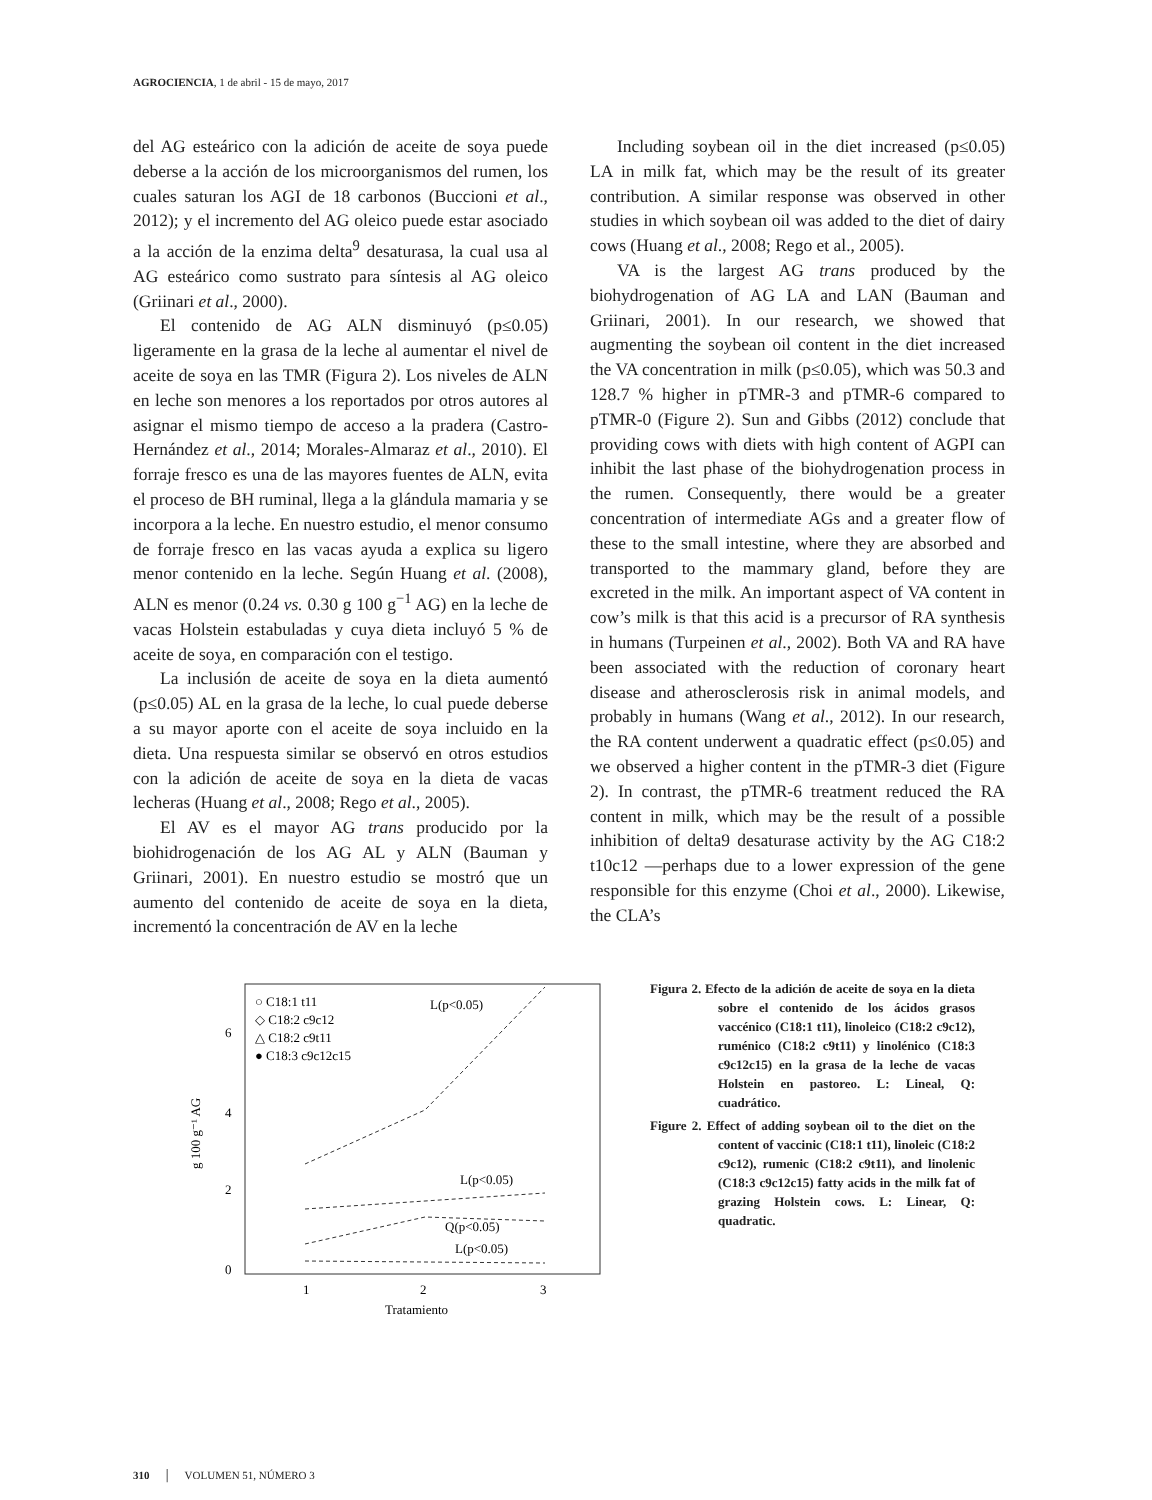AGROCIENCIA, 1 de abril - 15 de mayo, 2017
del AG esteárico con la adición de aceite de soya puede deberse a la acción de los microorganismos del rumen, los cuales saturan los AGI de 18 carbonos (Buccioni et al., 2012); y el incremento del AG oleico puede estar asociado a la acción de la enzima delta<sup>9</sup> desaturasa, la cual usa al AG esteárico como sustrato para síntesis al AG oleico (Griinari et al., 2000).
El contenido de AG ALN disminuyó (p≤0.05) ligeramente en la grasa de la leche al aumentar el nivel de aceite de soya en las TMR (Figura 2). Los niveles de ALN en leche son menores a los reportados por otros autores al asignar el mismo tiempo de acceso a la pradera (Castro-Hernández et al., 2014; Morales-Almaraz et al., 2010). El forraje fresco es una de las mayores fuentes de ALN, evita el proceso de BH ruminal, llega a la glándula mamaria y se incorpora a la leche. En nuestro estudio, el menor consumo de forraje fresco en las vacas ayuda a explica su ligero menor contenido en la leche. Según Huang et al. (2008), ALN es menor (0.24 vs. 0.30 g 100 g<sup>−1</sup> AG) en la leche de vacas Holstein estabuladas y cuya dieta incluyó 5 % de aceite de soya, en comparación con el testigo.
La inclusión de aceite de soya en la dieta aumentó (p≤0.05) AL en la grasa de la leche, lo cual puede deberse a su mayor aporte con el aceite de soya incluido en la dieta. Una respuesta similar se observó en otros estudios con la adición de aceite de soya en la dieta de vacas lecheras (Huang et al., 2008; Rego et al., 2005).
El AV es el mayor AG trans producido por la biohidrogenación de los AG AL y ALN (Bauman y Griinari, 2001). En nuestro estudio se mostró que un aumento del contenido de aceite de soya en la dieta, incrementó la concentración de AV en la leche
Including soybean oil in the diet increased (p≤0.05) LA in milk fat, which may be the result of its greater contribution. A similar response was observed in other studies in which soybean oil was added to the diet of dairy cows (Huang et al., 2008; Rego et al., 2005).
VA is the largest AG trans produced by the biohydrogenation of AG LA and LAN (Bauman and Griinari, 2001). In our research, we showed that augmenting the soybean oil content in the diet increased the VA concentration in milk (p≤0.05), which was 50.3 and 128.7 % higher in pTMR-3 and pTMR-6 compared to pTMR-0 (Figure 2). Sun and Gibbs (2012) conclude that providing cows with diets with high content of AGPI can inhibit the last phase of the biohydrogenation process in the rumen. Consequently, there would be a greater concentration of intermediate AGs and a greater flow of these to the small intestine, where they are absorbed and transported to the mammary gland, before they are excreted in the milk. An important aspect of VA content in cow’s milk is that this acid is a precursor of RA synthesis in humans (Turpeinen et al., 2002). Both VA and RA have been associated with the reduction of coronary heart disease and atherosclerosis risk in animal models, and probably in humans (Wang et al., 2012). In our research, the RA content underwent a quadratic effect (p≤0.05) and we observed a higher content in the pTMR-3 diet (Figure 2). In contrast, the pTMR-6 treatment reduced the RA content in milk, which may be the result of a possible inhibition of delta9 desaturase activity by the AG C18:2 t10c12 —perhaps due to a lower expression of the gene responsible for this enzyme (Choi et al., 2000). Likewise, the CLA’s
0
2
4
6
1
2
3
Tratamiento
g 100 g⁻¹ AG
○ C18:1 t11
◇ C18:2 c9c12
△ C18:2 c9t11
● C18:3 c9c12c15
L(p<0.05)
L(p<0.05)
Q(p<0.05)
L(p<0.05)
Figura 2. Efecto de la adición de aceite de soya en la dieta sobre el contenido de los ácidos grasos vaccénico (C18:1 t11), linoleico (C18:2 c9c12), ruménico (C18:2 c9t11) y linolénico (C18:3 c9c12c15) en la grasa de la leche de vacas Holstein en pastoreo. L: Lineal, Q: cuadrático.
Figure 2. Effect of adding soybean oil to the diet on the content of vaccinic (C18:1 t11), linoleic (C18:2 c9c12), rumenic (C18:2 c9t11), and linolenic (C18:3 c9c12c15) fatty acids in the milk fat of grazing Holstein cows. L: Linear, Q: quadratic.
310 │ VOLUMEN 51, NÚMERO 3